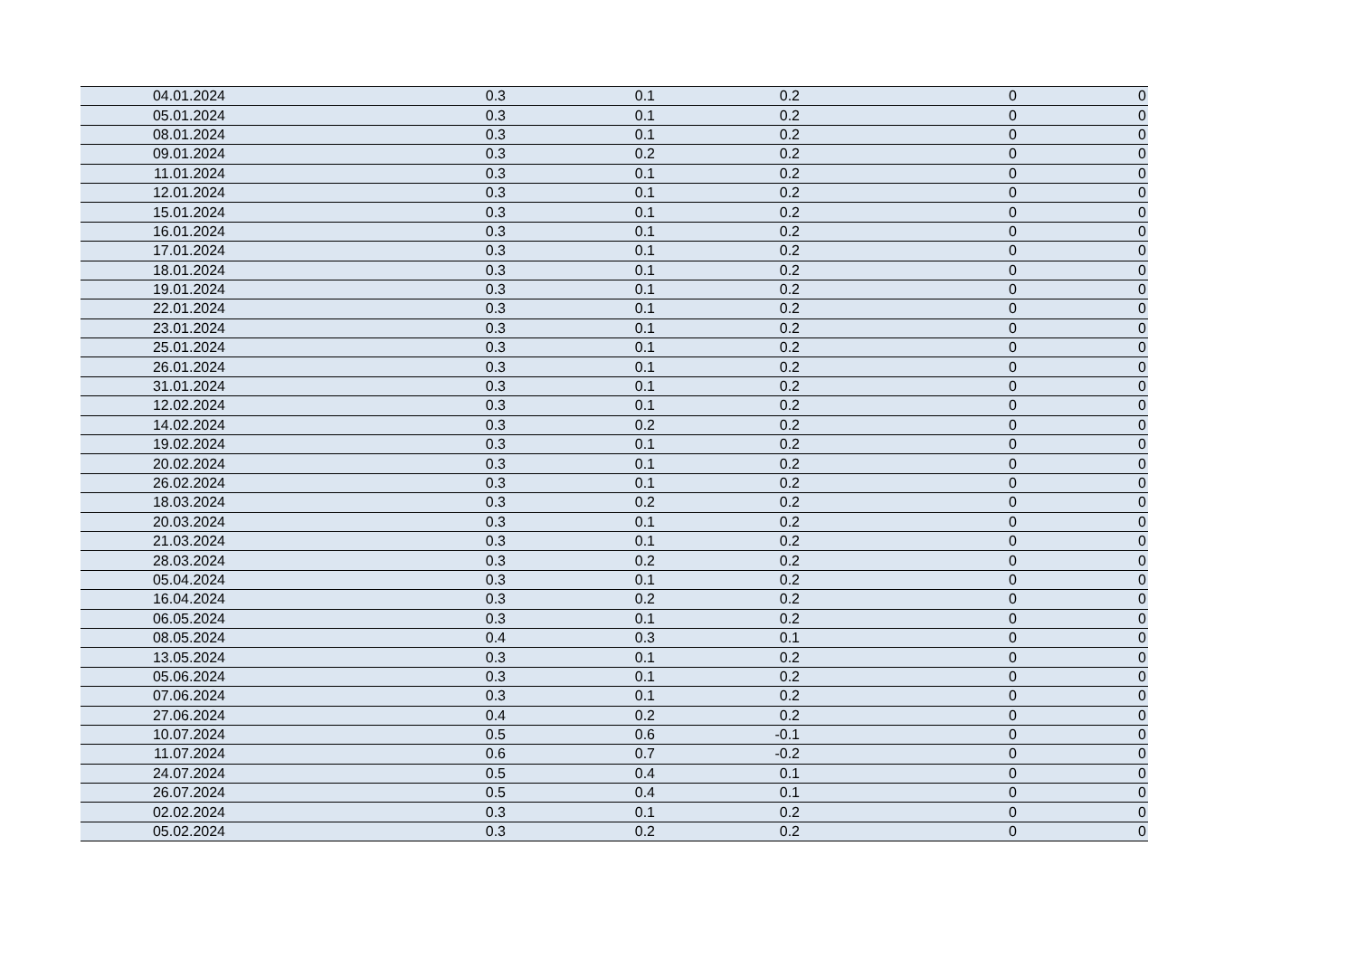| 04.01.2024 | 0.3 | 0.1 | 0.2 | 0 | 0 |
| 05.01.2024 | 0.3 | 0.1 | 0.2 | 0 | 0 |
| 08.01.2024 | 0.3 | 0.1 | 0.2 | 0 | 0 |
| 09.01.2024 | 0.3 | 0.2 | 0.2 | 0 | 0 |
| 11.01.2024 | 0.3 | 0.1 | 0.2 | 0 | 0 |
| 12.01.2024 | 0.3 | 0.1 | 0.2 | 0 | 0 |
| 15.01.2024 | 0.3 | 0.1 | 0.2 | 0 | 0 |
| 16.01.2024 | 0.3 | 0.1 | 0.2 | 0 | 0 |
| 17.01.2024 | 0.3 | 0.1 | 0.2 | 0 | 0 |
| 18.01.2024 | 0.3 | 0.1 | 0.2 | 0 | 0 |
| 19.01.2024 | 0.3 | 0.1 | 0.2 | 0 | 0 |
| 22.01.2024 | 0.3 | 0.1 | 0.2 | 0 | 0 |
| 23.01.2024 | 0.3 | 0.1 | 0.2 | 0 | 0 |
| 25.01.2024 | 0.3 | 0.1 | 0.2 | 0 | 0 |
| 26.01.2024 | 0.3 | 0.1 | 0.2 | 0 | 0 |
| 31.01.2024 | 0.3 | 0.1 | 0.2 | 0 | 0 |
| 12.02.2024 | 0.3 | 0.1 | 0.2 | 0 | 0 |
| 14.02.2024 | 0.3 | 0.2 | 0.2 | 0 | 0 |
| 19.02.2024 | 0.3 | 0.1 | 0.2 | 0 | 0 |
| 20.02.2024 | 0.3 | 0.1 | 0.2 | 0 | 0 |
| 26.02.2024 | 0.3 | 0.1 | 0.2 | 0 | 0 |
| 18.03.2024 | 0.3 | 0.2 | 0.2 | 0 | 0 |
| 20.03.2024 | 0.3 | 0.1 | 0.2 | 0 | 0 |
| 21.03.2024 | 0.3 | 0.1 | 0.2 | 0 | 0 |
| 28.03.2024 | 0.3 | 0.2 | 0.2 | 0 | 0 |
| 05.04.2024 | 0.3 | 0.1 | 0.2 | 0 | 0 |
| 16.04.2024 | 0.3 | 0.2 | 0.2 | 0 | 0 |
| 06.05.2024 | 0.3 | 0.1 | 0.2 | 0 | 0 |
| 08.05.2024 | 0.4 | 0.3 | 0.1 | 0 | 0 |
| 13.05.2024 | 0.3 | 0.1 | 0.2 | 0 | 0 |
| 05.06.2024 | 0.3 | 0.1 | 0.2 | 0 | 0 |
| 07.06.2024 | 0.3 | 0.1 | 0.2 | 0 | 0 |
| 27.06.2024 | 0.4 | 0.2 | 0.2 | 0 | 0 |
| 10.07.2024 | 0.5 | 0.6 | -0.1 | 0 | 0 |
| 11.07.2024 | 0.6 | 0.7 | -0.2 | 0 | 0 |
| 24.07.2024 | 0.5 | 0.4 | 0.1 | 0 | 0 |
| 26.07.2024 | 0.5 | 0.4 | 0.1 | 0 | 0 |
| 02.02.2024 | 0.3 | 0.1 | 0.2 | 0 | 0 |
| 05.02.2024 | 0.3 | 0.2 | 0.2 | 0 | 0 |